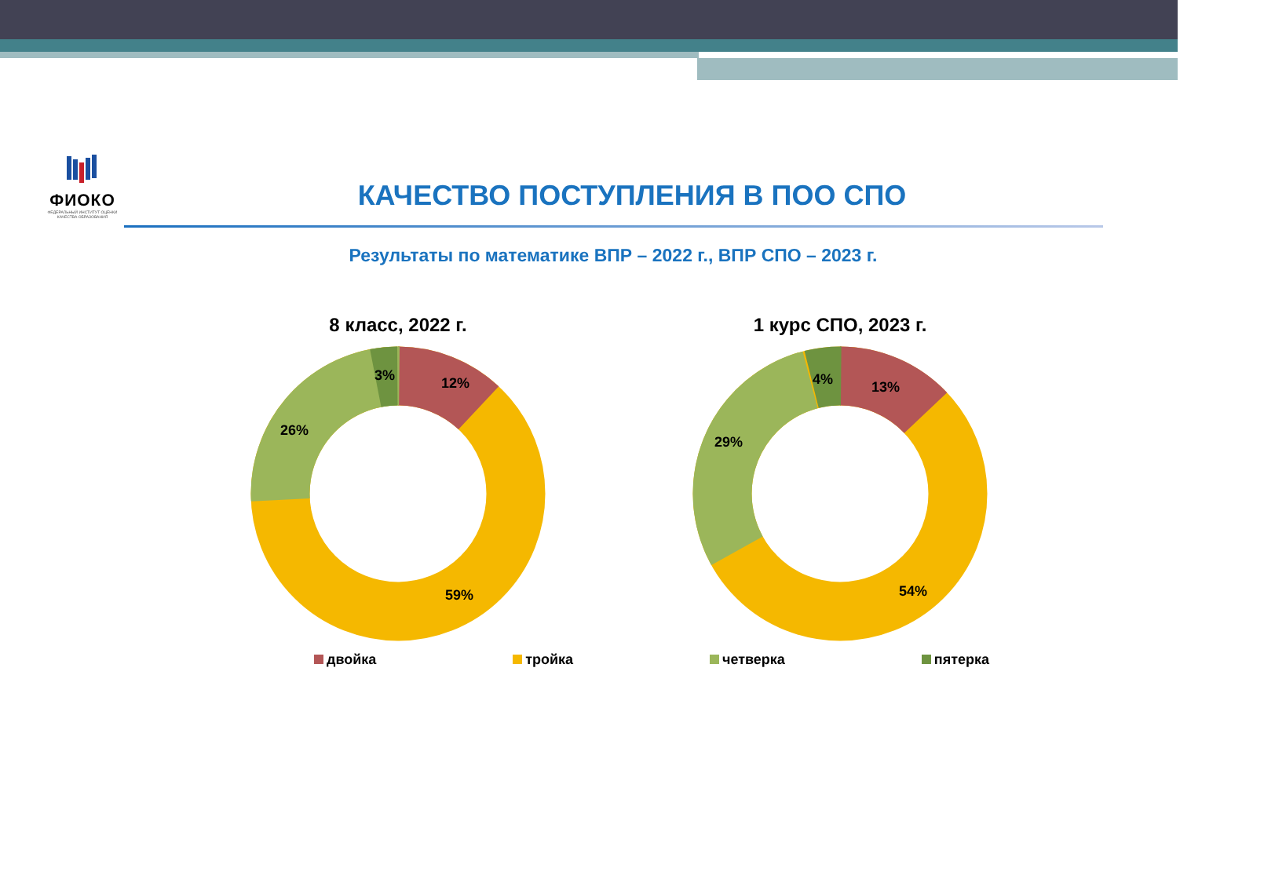ФИОКО
ФЕДЕРАЛЬНЫЙ ИНСТИТУТ ОЦЕНКИ КАЧЕСТВА ОБРАЗОВАНИЯ
КАЧЕСТВО ПОСТУПЛЕНИЯ В ПОО СПО
Результаты по математике ВПР – 2022 г., ВПР СПО – 2023 г.
8 класс, 2022 г.
12%
3%
26%
59%
1 курс СПО, 2023 г.
13%
4%
29%
54%
двойка тройка четверка пятерка